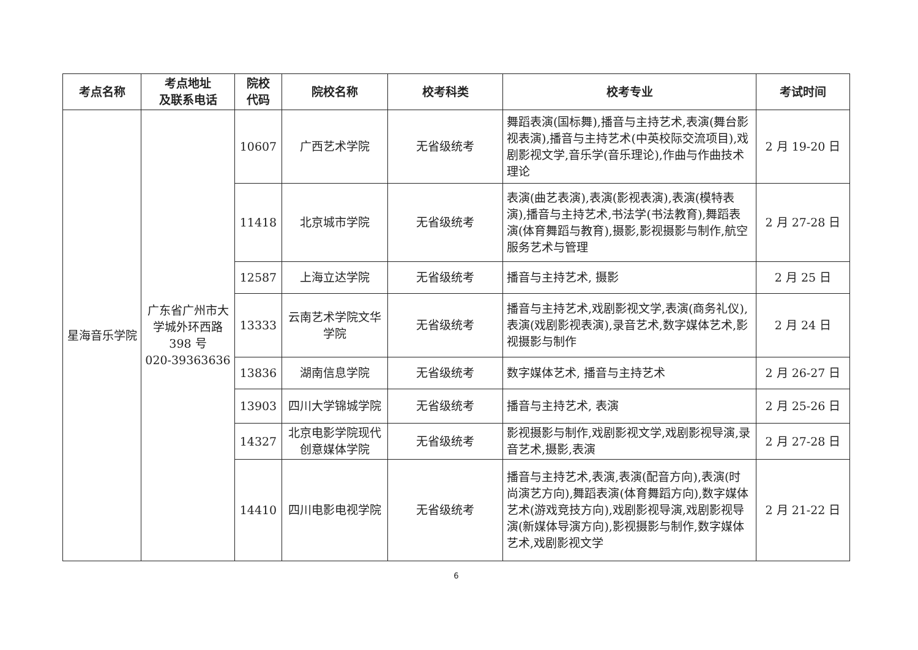| 考点名称 | 考点地址 及联系电话 | 院校 代码 | 院校名称 | 校考科类 | 校考专业 | 考试时间 |
| --- | --- | --- | --- | --- | --- | --- |
| 星海音乐学院 | 广东省广州市大学城外环西路 398 号 020-39363636 | 10607 | 广西艺术学院 | 无省级统考 | 舞蹈表演(国标舞),播音与主持艺术,表演(舞台影视表演),播音与主持艺术(中英校际交流项目),戏剧影视文学,音乐学(音乐理论),作曲与作曲技术理论 | 2 月 19-20 日 |
| | | 11418 | 北京城市学院 | 无省级统考 | 表演(曲艺表演),表演(影视表演),表演(模特表演),播音与主持艺术,书法学(书法教育),舞蹈表演(体育舞蹈与教育),摄影,影视摄影与制作,航空服务艺术与管理 | 2 月 27-28 日 |
| | | 12587 | 上海立达学院 | 无省级统考 | 播音与主持艺术, 摄影 | 2 月 25 日 |
| | | 13333 | 云南艺术学院文华学院 | 无省级统考 | 播音与主持艺术,戏剧影视文学,表演(商务礼仪),表演(戏剧影视表演),录音艺术,数字媒体艺术,影视摄影与制作 | 2 月 24 日 |
| | | 13836 | 湖南信息学院 | 无省级统考 | 数字媒体艺术, 播音与主持艺术 | 2 月 26-27 日 |
| | | 13903 | 四川大学锦城学院 | 无省级统考 | 播音与主持艺术, 表演 | 2 月 25-26 日 |
| | | 14327 | 北京电影学院现代创意媒体学院 | 无省级统考 | 影视摄影与制作,戏剧影视文学,戏剧影视导演,录音艺术,摄影,表演 | 2 月 27-28 日 |
| | | 14410 | 四川电影电视学院 | 无省级统考 | 播音与主持艺术,表演,表演(配音方向),表演(时尚演艺方向),舞蹈表演(体育舞蹈方向),数字媒体艺术(游戏竞技方向),戏剧影视导演,戏剧影视导演(新媒体导演方向),影视摄影与制作,数字媒体艺术,戏剧影视文学 | 2 月 21-22 日 |
6